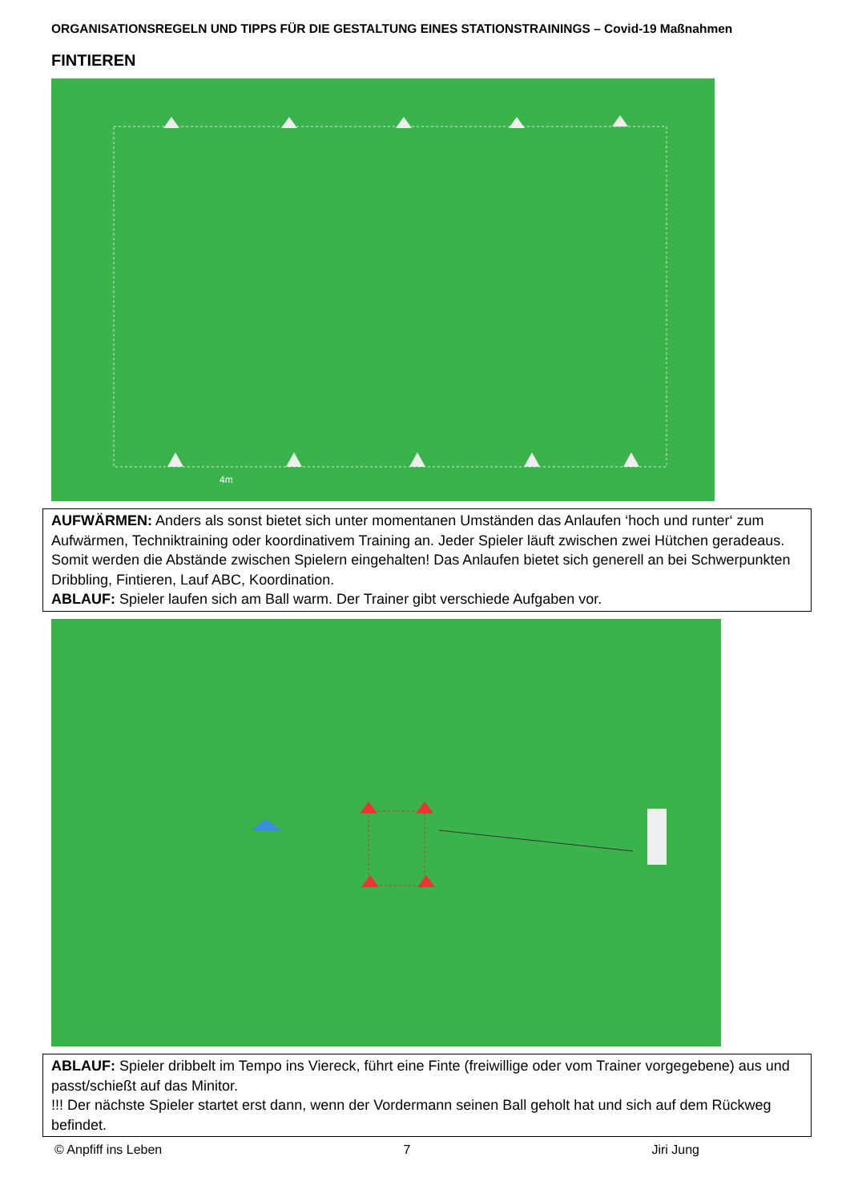ORGANISATIONSREGELN UND TIPPS FÜR DIE GESTALTUNG EINES STATIONSTRAININGS – Covid-19 Maßnahmen
FINTIEREN
4m
AUFWÄRMEN: Anders als sonst bietet sich unter momentanen Umständen das Anlaufen ‘hoch und runter‘ zum Aufwärmen, Techniktraining oder koordinativem Training an. Jeder Spieler läuft zwischen zwei Hütchen geradeaus. Somit werden die Abstände zwischen Spielern eingehalten! Das Anlaufen bietet sich generell an bei Schwerpunkten Dribbling, Fintieren, Lauf ABC, Koordination.
ABLAUF: Spieler laufen sich am Ball warm. Der Trainer gibt verschiede Aufgaben vor.
ABLAUF: Spieler dribbelt im Tempo ins Viereck, führt eine Finte (freiwillige oder vom Trainer vorgegebene) aus und passt/schießt auf das Minitor.
!!! Der nächste Spieler startet erst dann, wenn der Vordermann seinen Ball geholt hat und sich auf dem Rückweg befindet.
© Anpfiff ins Leben 7 Jiri Jung